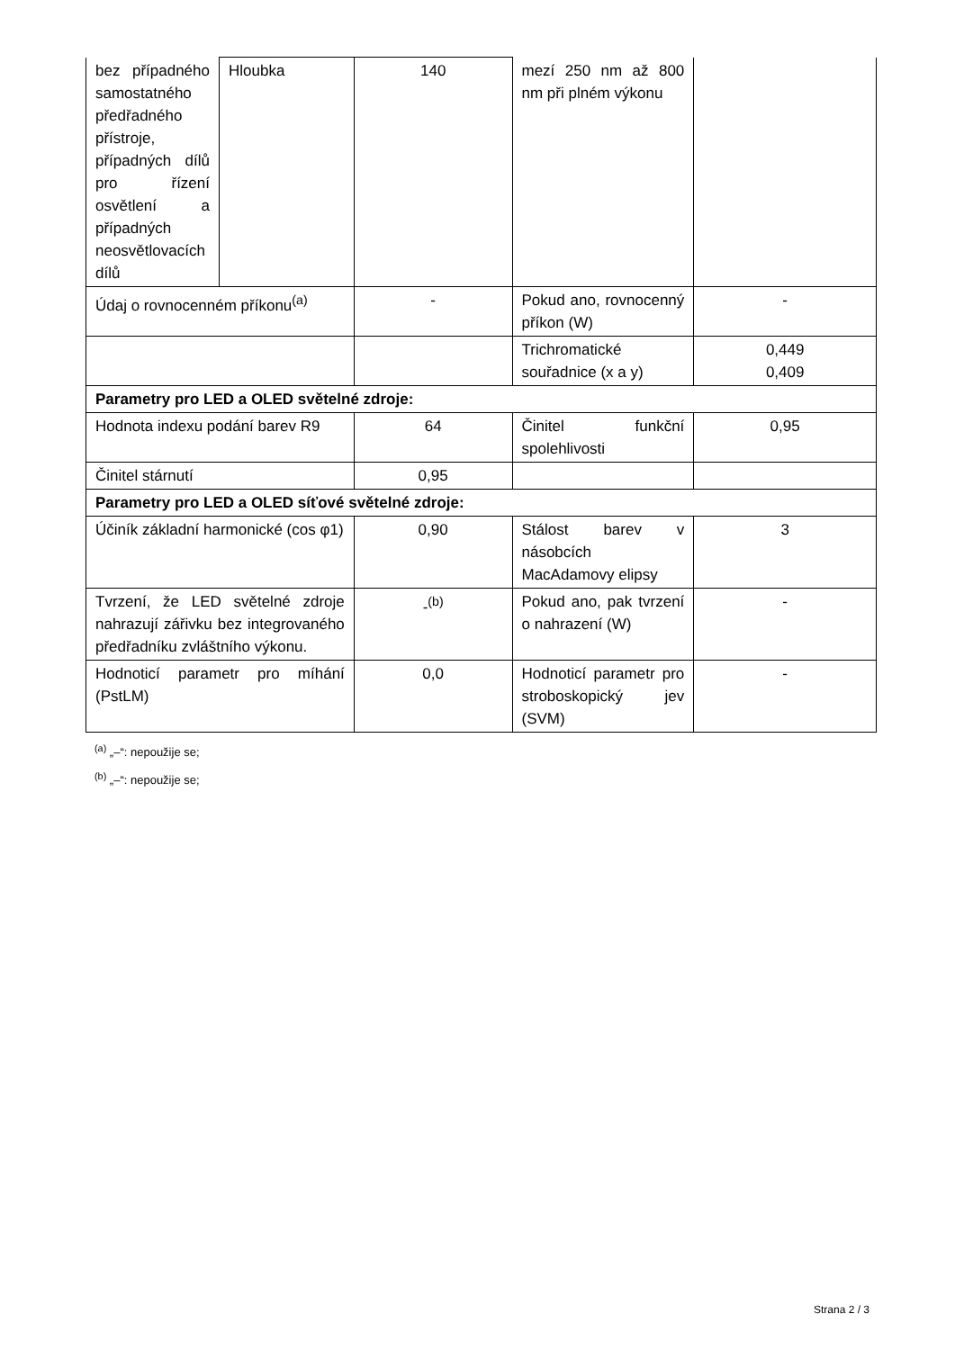| bez případného samostatného předřadného přístroje, případných dílů pro řízení osvětlení a případných neosvětlovacích dílů | Hloubka | 140 | mezí 250 nm až 800 nm při plném výkonu | |
| Údaj o rovnocenném příkonu<sup>(a)</sup> | | - | Pokud ano, rovnocenný příkon (W) | - |
| | | | Trichromatické souřadnice (x a y) | 0,449 0,409 |
| Parametry pro LED a OLED světelné zdroje: | | | | |
| Hodnota indexu podání barev R9 | | 64 | Činitel funkční spolehlivosti | 0,95 |
| Činitel stárnutí | | 0,95 | | |
| Parametry pro LED a OLED síťové světelné zdroje: | | | | |
| Účiník základní harmonické (cos φ1) | | 0,90 | Stálost barev v násobcích MacAdamovy elipsy | 3 |
| Tvrzení, že LED světelné zdroje nahrazují zářivku bez integrovaného předřadníku zvláštního výkonu. | | -<sup>(b)</sup> | Pokud ano, pak tvrzení o nahrazení (W) | - |
| Hodnoticí parametr pro míhání (PstLM) | | 0,0 | Hodnoticí parametr pro stroboskopický jev (SVM) | - |
<sup>(a)</sup> „–“: nepoužije se;
<sup>(b)</sup> „–“: nepoužije se;
Strana 2 / 3